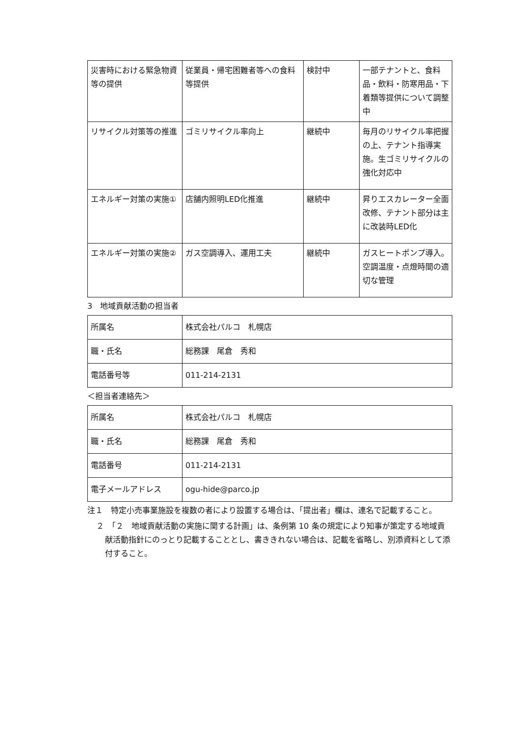| 災害時における緊急物資等の提供 | 従業員・帰宅困難者等への食料等提供 | 検討中 | 一部テナントと、食料品・飲料・防寒用品・下着類等提供について調整中 |
| リサイクル対策等の推進 | ゴミリサイクル率向上 | 継続中 | 毎月のリサイクル率把握の上、テナント指導実施。生ゴミリサイクルの強化対応中 |
| エネルギー対策の実施① | 店舗内照明LED化推進 | 継続中 | 昇りエスカレーター全面改修、テナント部分は主に改装時LED化 |
| エネルギー対策の実施② | ガス空調導入、運用工夫 | 継続中 | ガスヒートポンプ導入。空調温度・点燈時間の適切な管理 |
3　地域貢献活動の担当者
| 所属名 | 株式会社パルコ 札幌店 |
| 職・氏名 | 総務課 尾倉 秀和 |
| 電話番号等 | 011-214-2131 |
＜担当者連絡先＞
| 所属名 | 株式会社パルコ 札幌店 |
| 職・氏名 | 総務課 尾倉 秀和 |
| 電話番号 | 011-214-2131 |
| 電子メールアドレス | ogu-hide@parco.jp |
注１　特定小売事業施設を複数の者により設置する場合は、「提出者」欄は、連名で記載すること。
２　「２　地域貢献活動の実施に関する計画」は、条例第 10 条の規定により知事が策定する地域貢献活動指針にのっとり記載することとし、書ききれない場合は、記載を省略し、別添資料として添付すること。